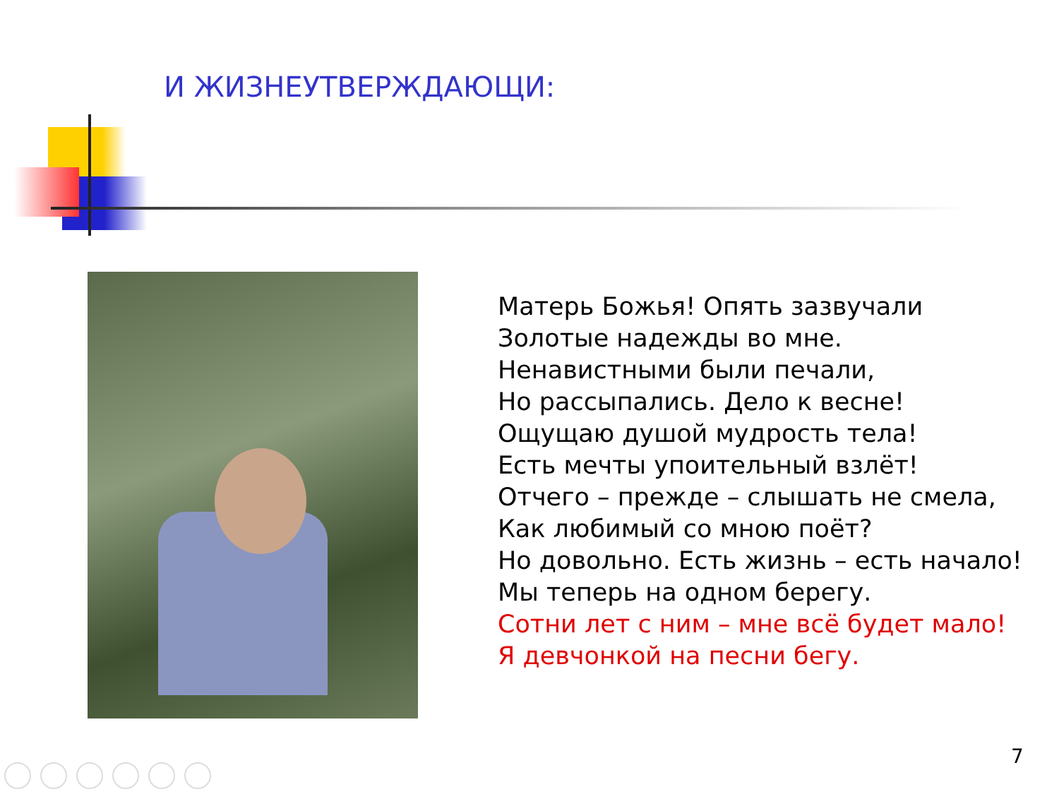И ЖИЗНЕУТВЕРЖДАЮЩИ:
Матерь Божья! Опять зазвучали
Золотые надежды во мне.
Ненавистными были печали,
Но рассыпались. Дело к весне!
Ощущаю душой мудрость тела!
Есть мечты упоительный взлёт!
Отчего – прежде – слышать не смела,
Как любимый со мною поёт?
Но довольно. Есть жизнь – есть начало!
Мы теперь на одном берегу.
Сотни лет с ним – мне всё будет мало!
Я девчонкой на песни бегу.
7